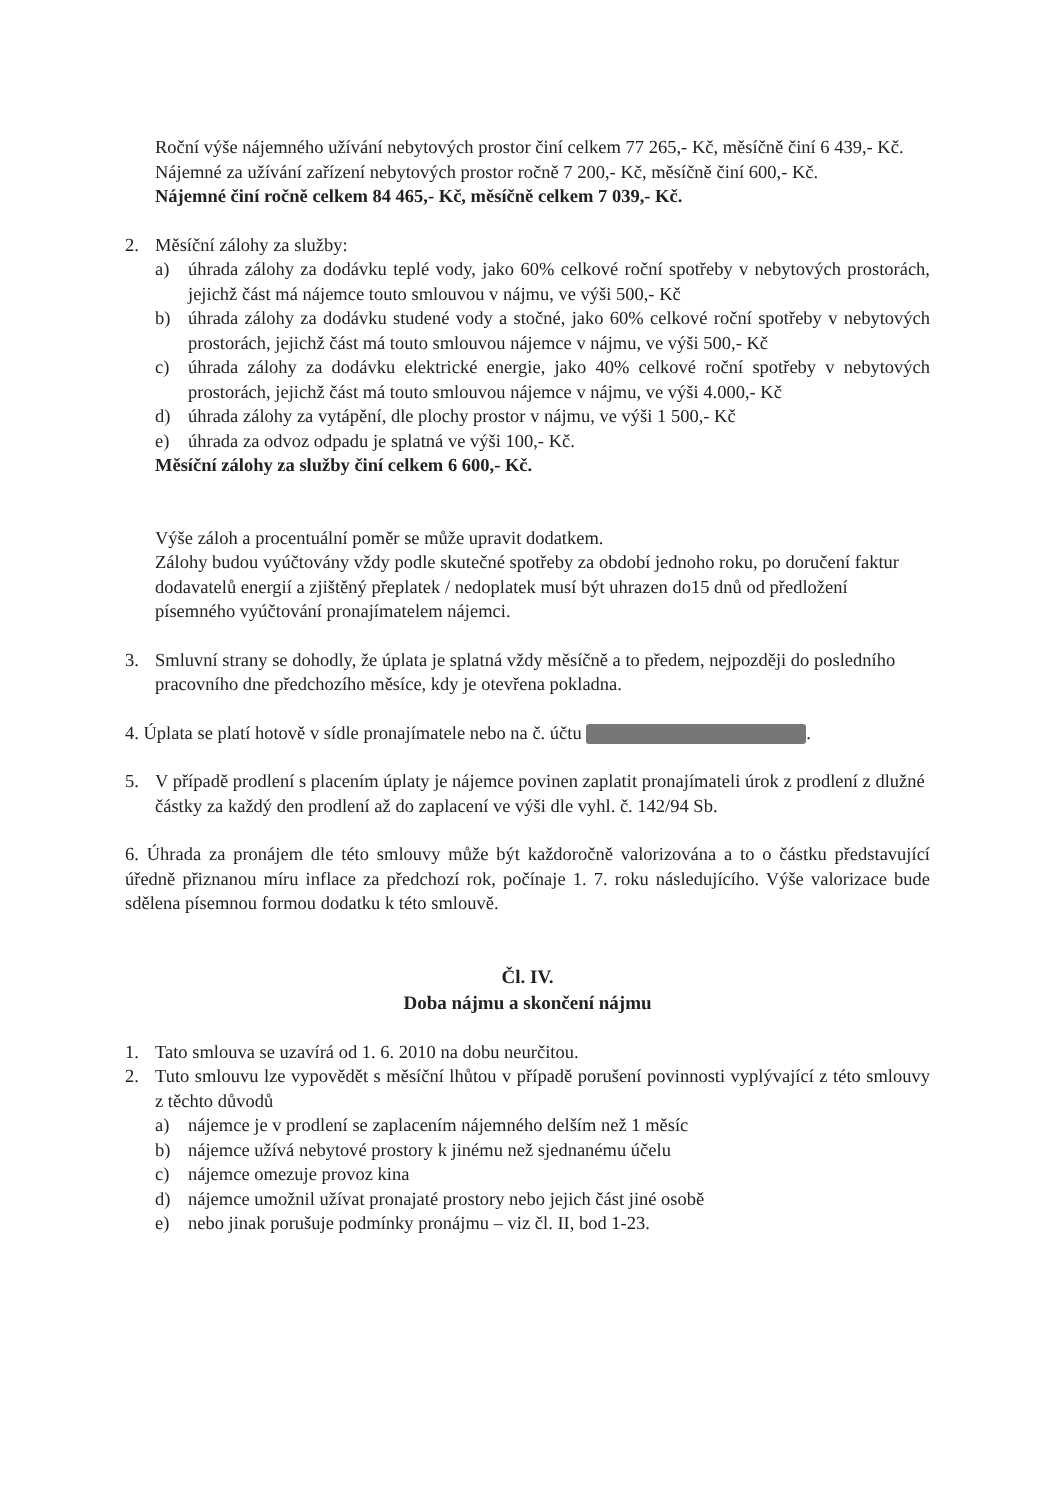Roční výše nájemného užívání nebytových prostor činí celkem 77 265,- Kč, měsíčně činí 6 439,- Kč.
Nájemné za užívání zařízení nebytových prostor ročně 7 200,- Kč, měsíčně činí 600,- Kč.
Nájemné činí ročně celkem 84 465,- Kč, měsíčně celkem 7 039,- Kč.
2. Měsíční zálohy za služby:
a) úhrada zálohy za dodávku teplé vody, jako 60% celkové roční spotřeby v nebytových prostorách, jejichž část má nájemce touto smlouvou v nájmu, ve výši 500,- Kč
b) úhrada zálohy za dodávku studené vody a stočné, jako 60% celkové roční spotřeby v nebytových prostorách, jejichž část má touto smlouvou nájemce v nájmu, ve výši 500,- Kč
c) úhrada zálohy za dodávku elektrické energie, jako 40% celkové roční spotřeby v nebytových prostorách, jejichž část má touto smlouvou nájemce v nájmu, ve výši 4.000,- Kč
d) úhrada zálohy za vytápění, dle plochy prostor v nájmu, ve výši 1 500,- Kč
e) úhrada za odvoz odpadu je splatná ve výši 100,- Kč.
Měsíční zálohy za služby činí celkem 6 600,- Kč.
Výše záloh a procentuální poměr se může upravit dodatkem.
Zálohy budou vyúčtovány vždy podle skutečné spotřeby za období jednoho roku, po doručení faktur dodavatelů energií a zjištěný přeplatek / nedoplatek musí být uhrazen do15 dnů od předložení písemného vyúčtování pronajímatelem nájemci.
3. Smluvní strany se dohodly, že úplata je splatná vždy měsíčně a to předem, nejpozději do posledního pracovního dne předchozího měsíce, kdy je otevřena pokladna.
4. Úplata se platí hotově v sídle pronajímatele nebo na č. účtu .
5. V případě prodlení s placením úplaty je nájemce povinen zaplatit pronajímateli úrok z prodlení z dlužné částky za každý den prodlení až do zaplacení ve výši dle vyhl. č. 142/94 Sb.
6. Úhrada za pronájem dle této smlouvy může být každoročně valorizována a to o částku představující úředně přiznanou míru inflace za předchozí rok, počínaje 1. 7. roku následujícího. Výše valorizace bude sdělena písemnou formou dodatku k této smlouvě.
Čl. IV.
Doba nájmu a skončení nájmu
1. Tato smlouva se uzavírá od 1. 6. 2010 na dobu neurčitou.
2. Tuto smlouvu lze vypovědět s měsíční lhůtou v případě porušení povinnosti vyplývající z této smlouvy z těchto důvodů
a) nájemce je v prodlení se zaplacením nájemného delším než 1 měsíc
b) nájemce užívá nebytové prostory k jinému než sjednanému účelu
c) nájemce omezuje provoz kina
d) nájemce umožnil užívat pronajaté prostory nebo jejich část jiné osobě
e) nebo jinak porušuje podmínky pronájmu – viz čl. II, bod 1-23.